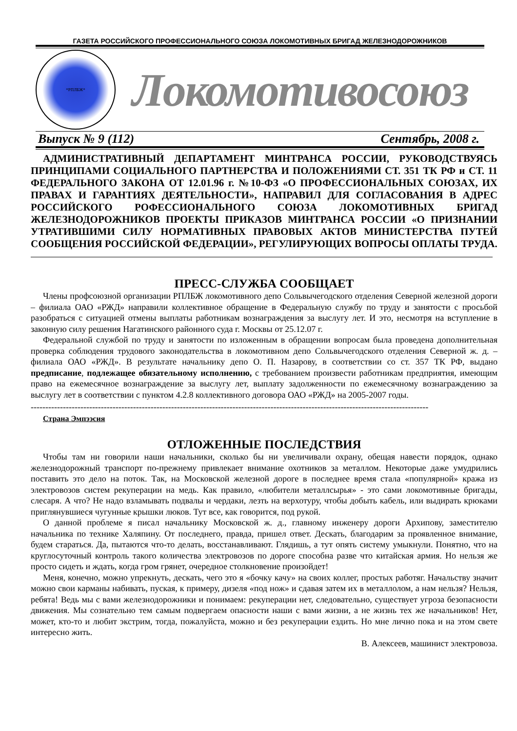ГАЗЕТА РОССИЙСКОГО ПРОФЕССИОНАЛЬНОГО СОЮЗА ЛОКОМОТИВНЫХ БРИГАД ЖЕЛЕЗНОДОРОЖНИКОВ
*РПЛБЖ*
Локомотивосоюз
Выпуск № 9 (112) Сентябрь, 2008 г.
АДМИНИСТРАТИВНЫЙ ДЕПАРТАМЕНТ МИНТРАНСА РОССИИ, РУКОВОДСТВУЯСЬ ПРИНЦИПАМИ СОЦИАЛЬНОГО ПАРТНЕРСТВА И ПОЛОЖЕНИЯМИ СТ. 351 ТК РФ и СТ. 11 ФЕДЕРАЛЬНОГО ЗАКОНА ОТ 12.01.96 г. №10-ФЗ «О ПРОФЕССИОНАЛЬНЫХ СОЮЗАХ, ИХ ПРАВАХ И ГАРАНТИЯХ ДЕЯТЕЛЬНОСТИ», НАПРАВИЛ ДЛЯ СОГЛАСОВАНИЯ В АДРЕС РОССИЙСКОГО РОФЕССИОНАЛЬНОГО СОЮЗА ЛОКОМОТИВНЫХ БРИГАД ЖЕЛЕЗНОДОРОЖНИКОВ ПРОЕКТЫ ПРИКАЗОВ МИНТРАНСА РОССИИ «О ПРИЗНАНИИ УТРАТИВШИМИ СИЛУ НОРМАТИВНЫХ ПРАВОВЫХ АКТОВ МИНИСТЕРСТВА ПУТЕЙ СООБЩЕНИЯ РОССИЙСКОЙ ФЕДЕРАЦИИ», РЕГУЛИРУЮЩИХ ВОПРОСЫ ОПЛАТЫ ТРУДА.
ПРЕСС-СЛУЖБА СООБЩАЕТ
Члены профсоюзной организации РПЛБЖ локомотивного депо Сольвычегодского отделения Северной железной дороги – филиала ОАО «РЖД» направили коллективное обращение в Федеральную службу по труду и занятости с просьбой разобраться с ситуацией отмены выплаты работникам вознаграждения за выслугу лет. И это, несмотря на вступление в законную силу решения Нагатинского районного суда г. Москвы от 25.12.07 г.
Федеральной службой по труду и занятости по изложенным в обращении вопросам была проведена дополнительная проверка соблюдения трудового законодательства в локомотивном депо Сольвычегодского отделения Северной ж. д. – филиала ОАО «РЖД». В результате начальнику депо О. П. Назарову, в соответствии со ст. 357 ТК РФ, выдано предписание, подлежащее обязательному исполнению, с требованием произвести работникам предприятия, имеющим право на ежемесячное вознаграждение за выслугу лет, выплату задолженности по ежемесячному вознаграждению за выслугу лет в соответствии с пунктом 4.2.8 коллективного договора ОАО «РЖД» на 2005-2007 годы.
----------------------------------------------------------------------------------------------------------------------------------------
Страна Эмпээсия
ОТЛОЖЕННЫЕ ПОСЛЕДСТВИЯ
Чтобы там ни говорили наши начальники, сколько бы ни увеличивали охрану, обещая навести порядок, однако железнодорожный транспорт по-прежнему привлекает внимание охотников за металлом. Некоторые даже умудрились поставить это дело на поток. Так, на Московской железной дороге в последнее время стала «популярной» кража из электровозов систем рекуперации на медь. Как правило, «любители металлсырья» - это сами локомотивные бригады, слесаря. А что? Не надо взламывать подвалы и чердаки, лезть на верхотуру, чтобы добыть кабель, или выдирать крюками приглянувшиеся чугунные крышки люков. Тут все, как говорится, под рукой.
О данной проблеме я писал начальнику Московской ж. д., главному инженеру дороги Архипову, заместителю начальника по технике Халяпину. От последнего, правда, пришел ответ. Дескать, благодарим за проявленное внимание, будем стараться. Да, пытаются что-то делать, восстанавливают. Глядишь, а тут опять систему умыкнули. Понятно, что на круглосуточный контроль такого количества электровозов по дороге способна разве что китайская армия. Но нельзя же просто сидеть и ждать, когда гром грянет, очередное столкновение произойдет!
Меня, конечно, можно упрекнуть, дескать, чего это я «бочку качу» на своих коллег, простых работяг. Начальству значит можно свои карманы набивать, пуская, к примеру, дизеля «под нож» и сдавая затем их в металлолом, а нам нельзя? Нельзя, ребята! Ведь мы с вами железнодорожники и понимаем: рекуперации нет, следовательно, существует угроза безопасности движения. Мы сознательно тем самым подвергаем опасности наши с вами жизни, а не жизнь тех же начальников! Нет, может, кто-то и любит экстрим, тогда, пожалуйста, можно и без рекуперации ездить. Но мне лично пока и на этом свете интересно жить.
В. Алексеев, машинист электровоза.